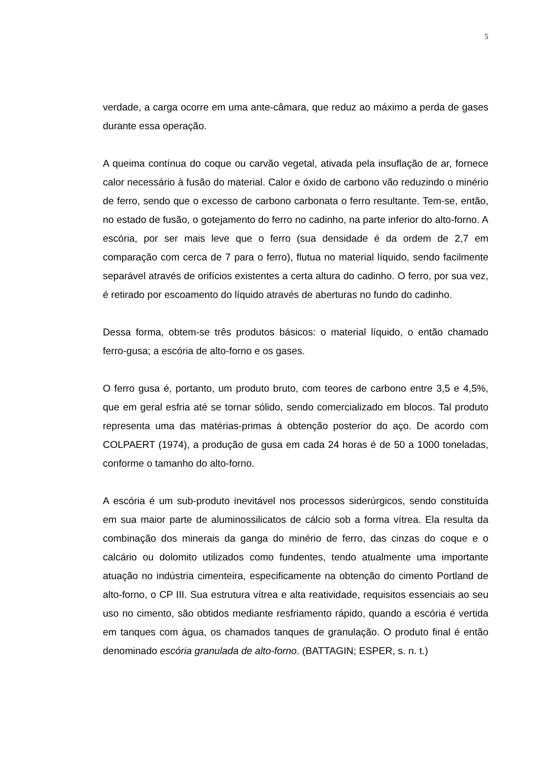5
verdade, a carga ocorre em uma ante-câmara, que reduz ao máximo a perda de gases durante essa operação.
A queima contínua do coque ou carvão vegetal, ativada pela insuflação de ar, fornece calor necessário à fusão do material. Calor e óxido de carbono vão reduzindo o minério de ferro, sendo que o excesso de carbono carbonata o ferro resultante. Tem-se, então, no estado de fusão, o gotejamento do ferro no cadinho, na parte inferior do alto-forno. A escória, por ser mais leve que o ferro (sua densidade é da ordem de 2,7 em comparação com cerca de 7 para o ferro), flutua no material líquido, sendo facilmente separável através de orifícios existentes a certa altura do cadinho. O ferro, por sua vez, é retirado por escoamento do líquido através de aberturas no fundo do cadinho.
Dessa forma, obtem-se três produtos básicos: o material líquido, o então chamado ferro-gusa; a escória de alto-forno e os gases.
O ferro gusa é, portanto, um produto bruto, com teores de carbono entre 3,5 e 4,5%, que em geral esfria até se tornar sólido, sendo comercializado em blocos. Tal produto representa uma das matérias-primas à obtenção posterior do aço. De acordo com COLPAERT (1974), a produção de gusa em cada 24 horas é de 50 a 1000 toneladas, conforme o tamanho do alto-forno.
A escória é um sub-produto inevitável nos processos siderúrgicos, sendo constituída em sua maior parte de aluminossilicatos de cálcio sob a forma vítrea. Ela resulta da combinação dos minerais da ganga do minério de ferro, das cinzas do coque e o calcário ou dolomito utilizados como fundentes, tendo atualmente uma importante atuação no indústria cimenteira, especificamente na obtenção do cimento Portland de alto-forno, o CP III. Sua estrutura vítrea e alta reatividade, requisitos essenciais ao seu uso no cimento, são obtidos mediante resfriamento rápido, quando a escória é vertida em tanques com água, os chamados tanques de granulação. O produto final é então denominado escória granulada de alto-forno. (BATTAGIN; ESPER, s. n. t.)